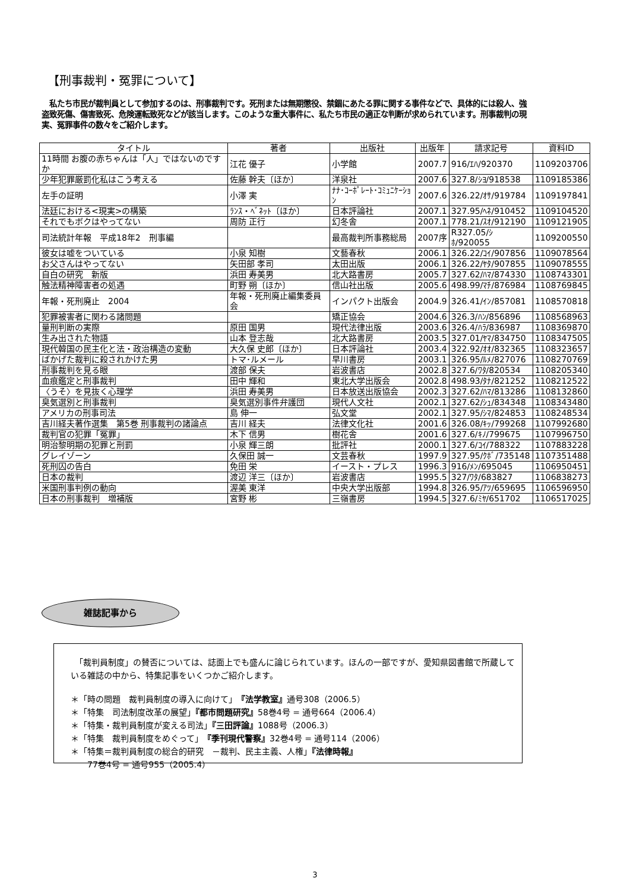【刑事裁判・冤罪について】
　私たち市民が裁判員として参加するのは、刑事裁判です。死刑または無期懲役、禁錮にあたる罪に関する事件などで、具体的には殺人、強盗致死傷、傷害致死、危険運転致死などが該当します。このような重大事件に、私たち市民の適正な判断が求められています。刑事裁判の現実、冤罪事件の数々をご紹介します。
| タイトル | 著者 | 出版社 | 出版年 | 請求記号 | 資料ID |
| --- | --- | --- | --- | --- | --- |
| 11時間 お腹の赤ちゃんは「人」ではないのですか | 江花 優子 | 小学館 | 2007.7 | 916/ｴﾊ/920370 | 1109203706 |
| 少年犯罪厳罰化私はこう考える | 佐藤 幹夫〔ほか〕 | 洋泉社 | 2007.6 | 327.8/ｼﾖ/918538 | 1109185386 |
| 左手の証明 | 小澤 実 | ﾅﾅ･ｺｰﾎﾟﾚｰﾄ･ｺﾐｭﾆｹｰｼｮﾝ | 2007.6 | 326.22/ｵｻ/919784 | 1109197841 |
| 法廷における<現実>の構築 | ﾗﾝｽ・ﾍﾞﾈｯﾄ〔ほか〕 | 日本評論社 | 2007.1 | 327.95/ﾍﾈ/910452 | 1109104520 |
| それでもボクはやってない | 周防 正行 | 幻冬舎 | 2007.1 | 778.21/ｽｵ/912190 | 1109121905 |
| 司法統計年報 平成18年2 刑事編 | | 最高裁判所事務総局 | 2007序 | R327.05/ｼﾎ/920055 | 1109200550 |
| 彼女は嘘をついている | 小泉 知樹 | 文藝春秋 | 2006.1 | 326.22/ｺｲ/907856 | 1109078564 |
| お父さんはやってない | 矢田部 孝司 | 太田出版 | 2006.1 | 326.22/ﾔﾀ/907855 | 1109078555 |
| 自白の研究 新版 | 浜田 寿美男 | 北大路書房 | 2005.7 | 327.62/ﾊﾏ/874330 | 1108743301 |
| 触法精神障害者の処遇 | 町野 朔〔ほか〕 | 信山社出版 | 2005.6 | 498.99/ﾏﾁ/876984 | 1108769845 |
| 年報・死刑廃止 2004 | 年報・死刑廃止編集委員会 | インパクト出版会 | 2004.9 | 326.41/ｲﾝ/857081 | 1108570818 |
| 犯罪被害者に関わる諸問題 | | 矯正協会 | 2004.6 | 326.3/ﾊﾝ/856896 | 1108568963 |
| 量刑判断の実際 | 原田 国男 | 現代法律出版 | 2003.6 | 326.4/ﾊﾗ/836987 | 1108369870 |
| 生み出された物語 | 山本 登志哉 | 北大路書房 | 2003.5 | 327.01/ﾔﾏ/834750 | 1108347505 |
| 現代韓国の民主化と法・政治構造の変動 | 大久保 史郎〔ほか〕 | 日本評論社 | 2003.4 | 322.92/ｵｵ/832365 | 1108323657 |
| ばかげた裁判に殺されかけた男 | トマ･ルメール | 早川書房 | 2003.1 | 326.95/ﾙﾒ/827076 | 1108270769 |
| 刑事裁判を見る眼 | 渡部 保夫 | 岩波書店 | 2002.8 | 327.6/ﾜﾀ/820534 | 1108205340 |
| 血痕鑑定と刑事裁判 | 田中 輝和 | 東北大学出版会 | 2002.8 | 498.93/ﾀﾅ/821252 | 1108212522 |
| 〈うそ〉を見抜く心理学 | 浜田 寿美男 | 日本放送出版協会 | 2002.3 | 327.62/ﾊﾏ/813286 | 1108132860 |
| 臭気選別と刑事裁判 | 臭気選別事件弁護団 | 現代人文社 | 2002.1 | 327.62/ｼｭ/834348 | 1108343480 |
| アメリカの刑事司法 | 島 伸一 | 弘文堂 | 2002.1 | 327.95/ｼﾏ/824853 | 1108248534 |
| 吉川経夫著作選集 第5巻 刑事裁判の諸論点 | 吉川 経夫 | 法律文化社 | 2001.6 | 326.08/ｷｯ/799268 | 1107992680 |
| 裁判官の犯罪「冤罪」 | 木下 信男 | 樹花舎 | 2001.6 | 327.6/ｷﾉ/799675 | 1107996750 |
| 明治黎明期の犯罪と刑罰 | 小泉 輝三朗 | 批評社 | 2000.1 | 327.6/ｺｲ/788322 | 1107883228 |
| グレイゾーン | 久保田 誠一 | 文芸春秋 | 1997.9 | 327.95/ｸﾎﾞ/735148 | 1107351488 |
| 死刑囚の告白 | 免田 栄 | イースト・プレス | 1996.3 | 916/ﾒﾝ/695045 | 1106950451 |
| 日本の裁判 | 渡辺 洋三〔ほか〕 | 岩波書店 | 1995.5 | 327/ﾜﾀ/683827 | 1106838273 |
| 米国刑事判例の動向 | 渥美 東洋 | 中央大学出版部 | 1994.8 | 326.95/ｱﾂ/659695 | 1106596950 |
| 日本の刑事裁判 増補版 | 宮野 彬 | 三嶺書房 | 1994.5 | 327.6/ﾐﾔ/651702 | 1106517025 |
雑誌記事から
　「裁判員制度」の賛否については、誌面上でも盛んに論じられています。ほんの一部ですが、愛知県図書館で所蔵している雑誌の中から、特集記事をいくつかご紹介します。
＊「時の問題　裁判員制度の導入に向けて」『法学教室』通号308（2006.5）
＊「特集　司法制度改革の展望」『都市問題研究』58巻4号 = 通号664（2006.4）
＊「特集・裁判員制度が変える司法」『三田評論』1088号（2006.3）
＊「特集　裁判員制度をめぐって」『季刊現代警察』32巻4号 = 通号114（2006）
＊「特集＝裁判員制度の総合的研究　－裁判、民主主義、人権」『法律時報』
　　77巻4号 = 通号955（2005.4）
3